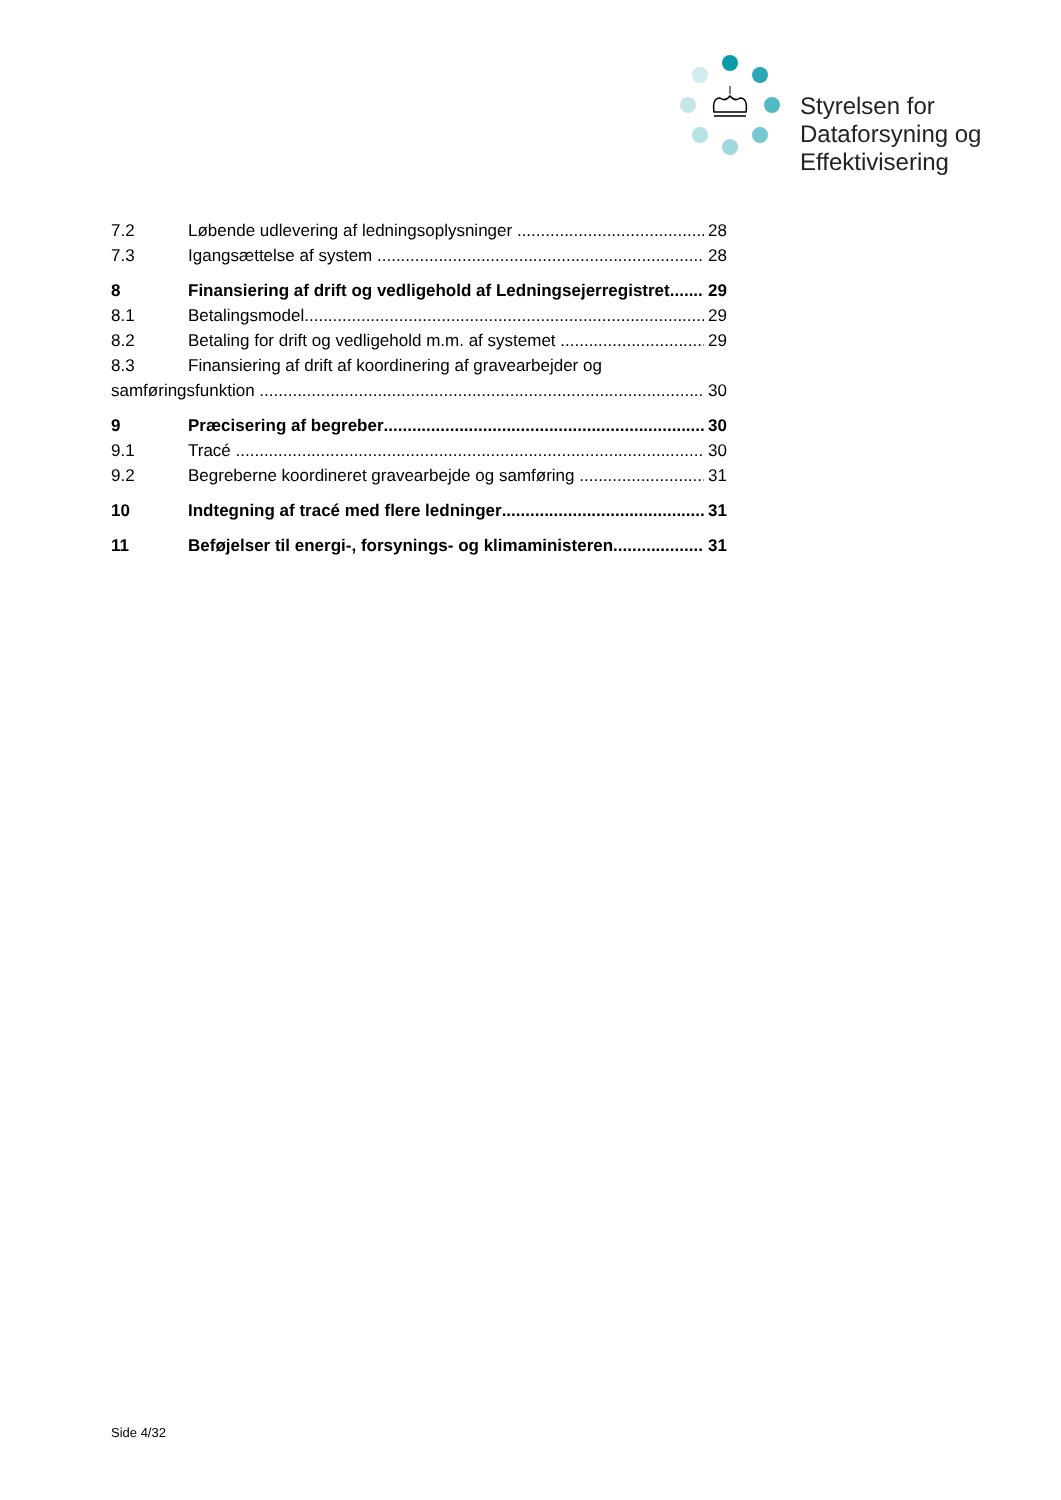Styrelsen for
Dataforsyning og
Effektivisering
7.2 Løbende udlevering af ledningsoplysninger 28
7.3 Igangsættelse af system 28
8 Finansiering af drift og vedligehold af Ledningsejerregistret 29
8.1 Betalingsmodel 29
8.2 Betaling for drift og vedligehold m.m. af systemet 29
8.3 Finansiering af drift af koordinering af gravearbejder og
samføringsfunktion 30
9 Præcisering af begreber 30
9.1 Tracé 30
9.2 Begreberne koordineret gravearbejde og samføring 31
10 Indtegning af tracé med flere ledninger 31
11 Beføjelser til energi-, forsynings- og klimaministeren 31
Side 4/32